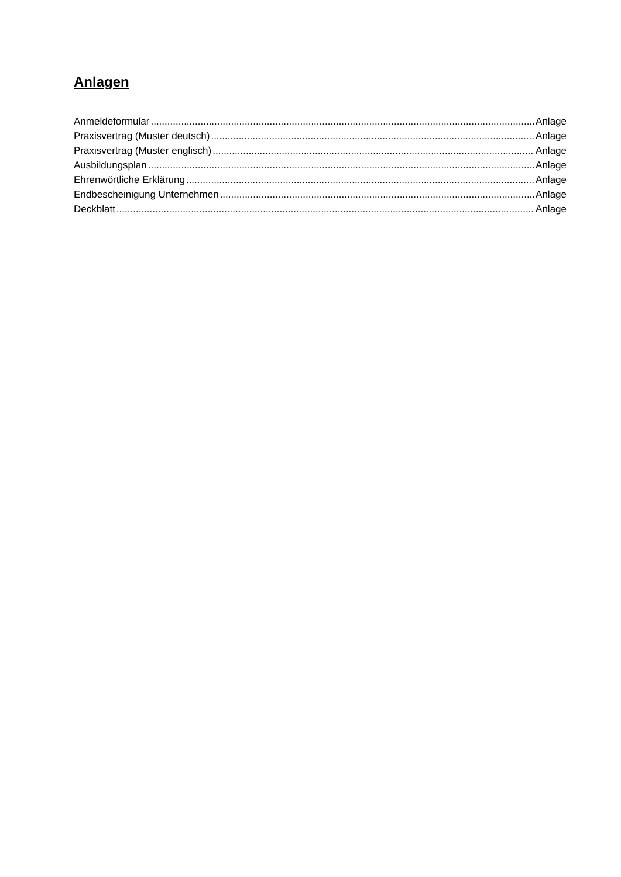Anlagen
Anmeldeformular Anlage
Praxisvertrag (Muster deutsch) Anlage
Praxisvertrag (Muster englisch) Anlage
Ausbildungsplan Anlage
Ehrenwörtliche Erklärung Anlage
Endbescheinigung Unternehmen Anlage
Deckblatt Anlage